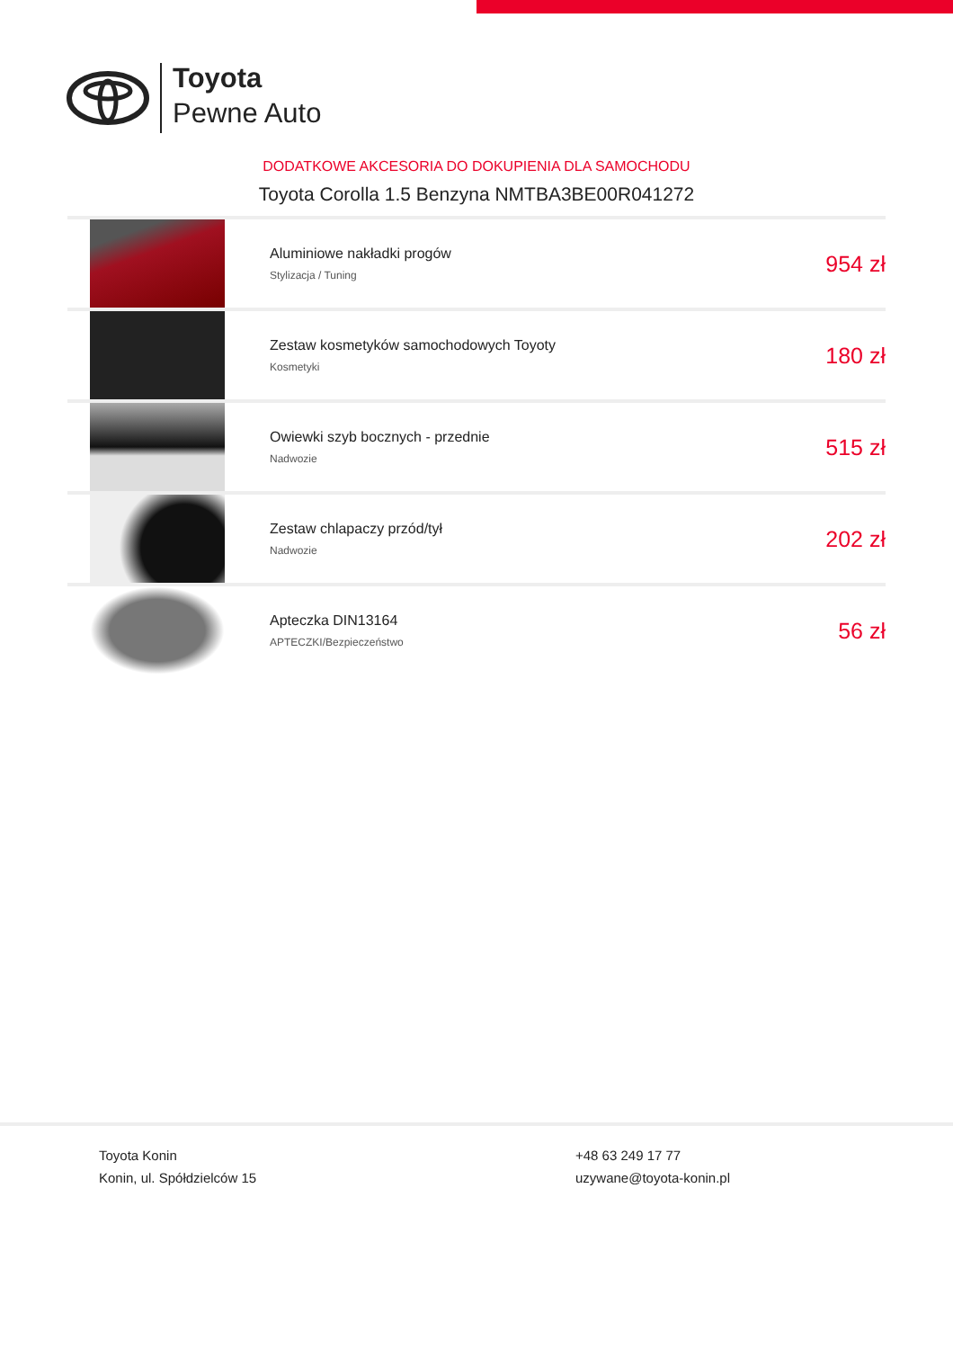Toyota
Pewne Auto
DODATKOWE AKCESORIA DO DOKUPIENIA DLA SAMOCHODU
Toyota Corolla 1.5 Benzyna NMTBA3BE00R041272
| | Aluminiowe nakładki progów Stylizacja / Tuning | 954 zł |
| | Zestaw kosmetyków samochodowych Toyoty Kosmetyki | 180 zł |
| | Owiewki szyb bocznych - przednie Nadwozie | 515 zł |
| | Zestaw chlapaczy przód/tył Nadwozie | 202 zł |
| | Apteczka DIN13164 APTECZKI/Bezpieczeństwo | 56 zł |
Toyota Konin
Konin, ul. Spółdzielców 15
+48 63 249 17 77
uzywane@toyota-konin.pl